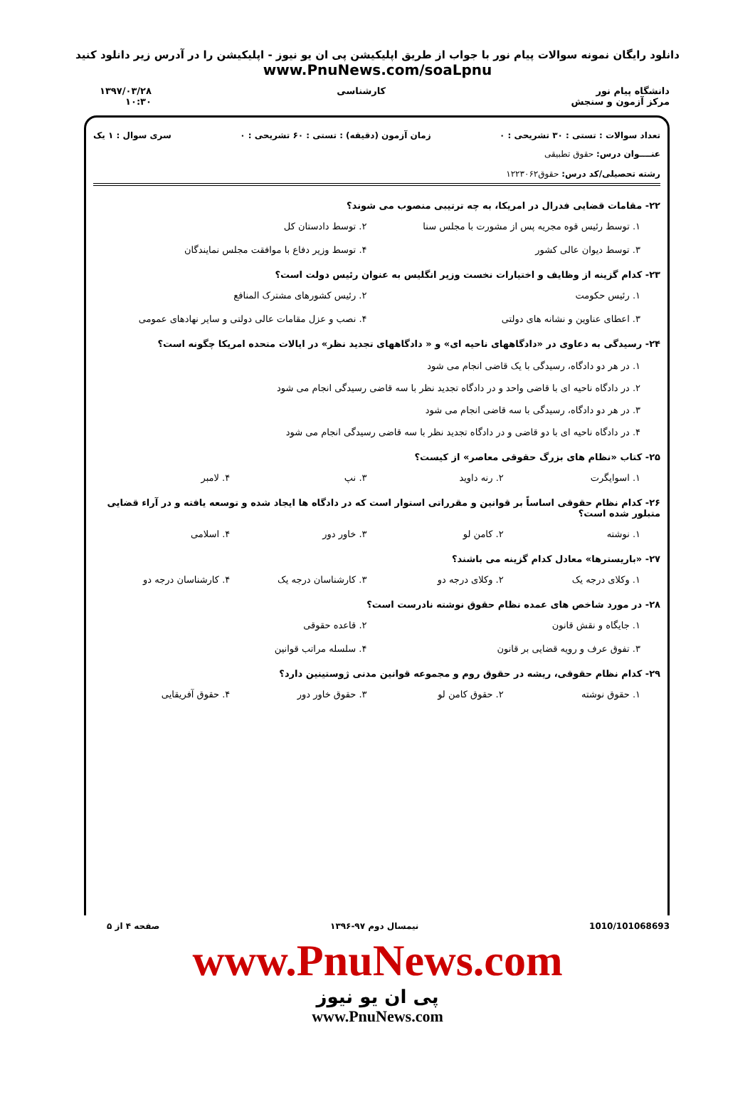دانلود رایگان نمونه سوالات پیام نور با جواب از طریق اپلیکیشن پی ان یو نیوز - اپلیکیشن را در آدرس زیر دانلود کنید
www.PnuNews.com/soaLpnu
دانشگاه پیام نور
مرکز آزمون و سنجش
کارشناسی ۱۳۹۷/۰۳/۲۸
۱۰:۳۰
تعداد سوالات : تستی : ۳۰ تشریحی : ۰ زمان آزمون (دقیقه) : تستی : ۶۰ تشریحی : ۰ سری سوال : ۱ یک
عنــــوان درس: حقوق تطبیقی
رشته تحصیلی/کد درس: حقوق۱۲۲۳۰۶۲
۲۲- مقامات قضایی فدرال در امریکا، به چه ترتیبی منصوب می شوند؟
۱. توسط رئیس قوه مجریه پس از مشورت با مجلس سنا
۲. توسط دادستان کل
۳. توسط دیوان عالی کشور
۴. توسط وزیر دفاع با موافقت مجلس نمایندگان
۲۳- کدام گزینه از وظایف و اختیارات نخست وزیر انگلیس به عنوان رئیس دولت است؟
۱. رئیس حکومت
۲. رئیس کشورهای مشترک المنافع
۳. اعطای عناوین و نشانه های دولتی
۴. نصب و عزل مقامات عالی دولتی و سایر نهادهای عمومی
۲۴- رسیدگی به دعاوی در «دادگاههای ناحیه ای» و « دادگاههای تجدید نظر» در ایالات متحده امریکا چگونه است؟
۱. در هر دو دادگاه، رسیدگی با یک قاضی انجام می شود
۲. در دادگاه ناحیه ای با قاضی واحد و در دادگاه تجدید نظر با سه قاضی رسیدگی انجام می شود
۳. در هر دو دادگاه، رسیدگی با سه قاضی انجام می شود
۴. در دادگاه ناحیه ای با دو قاضی و در دادگاه تجدید نظر با سه قاضی رسیدگی انجام می شود
۲۵- کتاب «نظام های بزرگ حقوقی معاصر» از کیست؟
۱. اسوایگرت
۲. رنه داوید
۳. نپ
۴. لامبر
۲۶- کدام نظام حقوقی اساساً بر قوانین و مقرراتی استوار است که در دادگاه ها ایجاد شده و توسعه یافته و در آراء قضایی متبلور شده است؟
۱. نوشته
۲. کامن لو
۳. خاور دور
۴. اسلامی
۲۷- «باریسترها» معادل کدام گزینه می باشند؟
۱. وکلای درجه یک
۲. وکلای درجه دو
۳. کارشناسان درجه یک
۴. کارشناسان درجه دو
۲۸- در مورد شاخص های عمده نظام حقوق نوشته نادرست است؟
۱. جایگاه و نقش قانون
۲. قاعده حقوقی
۳. تفوق عرف و رویه قضایی بر قانون
۴. سلسله مراتب قوانین
۲۹- کدام نظام حقوقی، ریشه در حقوق روم و مجموعه قوانین مدنی ژوستینین دارد؟
۱. حقوق نوشته
۲. حقوق کامن لو
۳. حقوق خاور دور
۴. حقوق آفریقایی
1010/101068693 نیمسال دوم ۹۷-۱۳۹۶ صفحه ۴ از ۵
www.PnuNews.com
پی ان یو نیوز
www.PnuNews.com